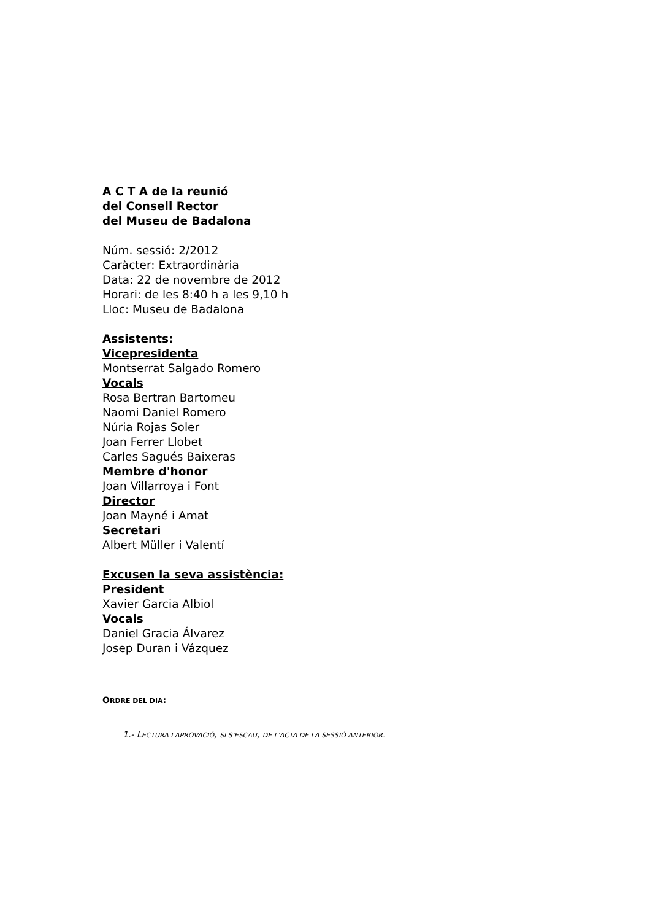A C T A de la reunió
del Consell Rector
del Museu de Badalona
Núm. sessió: 2/2012
Caràcter: Extraordinària
Data: 22 de novembre de 2012
Horari: de les 8:40 h a les 9,10 h
Lloc: Museu de Badalona
Assistents:
Vicepresidenta
Montserrat Salgado Romero
Vocals
Rosa Bertran Bartomeu
Naomi Daniel Romero
Núria Rojas Soler
Joan Ferrer Llobet
Carles Sagués Baixeras
Membre d'honor
Joan Villarroya i Font
Director
Joan Mayné i Amat
Secretari
Albert Müller i Valentí
Excusen la seva assistència:
President
Xavier Garcia Albiol
Vocals
Daniel Gracia Álvarez
Josep Duran i Vázquez
ORDRE DEL DIA:
1.- LECTURA I APROVACIÓ, SI S'ESCAU, DE L'ACTA DE LA SESSIÓ ANTERIOR.